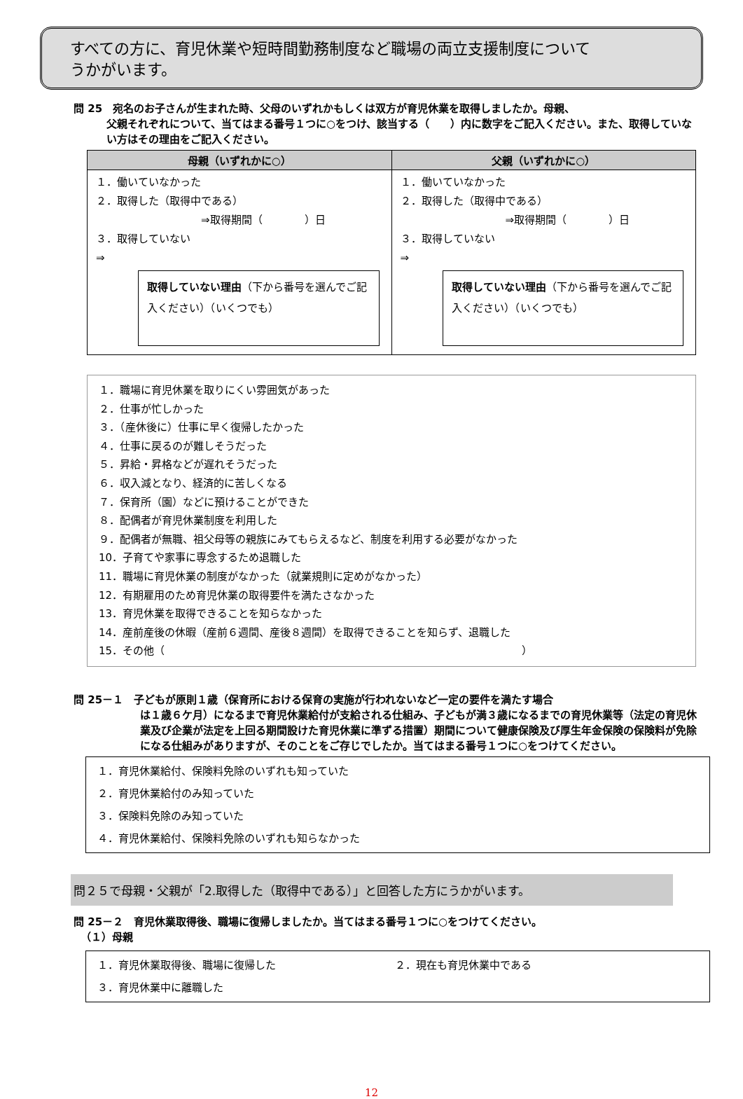すべての方に、育児休業や短時間勤務制度など職場の両立支援制度について
うかがいます。
問 25　宛名のお子さんが生まれた時、父母のいずれかもしくは双方が育児休業を取得しましたか。母親、
父親それぞれについて、当てはまる番号１つに○をつけ、該当する（　　）内に数字をご記入ください。また、取得していない方はその理由をご記入ください。
| 母親（いずれかに○） | 父親（いずれかに○） |
| --- | --- |
| １．働いていなかった ２．取得した（取得中である） ⇒取得期間（ ）日 ３．取得していない ⇒ 取得していない理由 （下から番号を選んでご記入ください）（いくつでも） | １．働いていなかった ２．取得した（取得中である） ⇒取得期間（ ）日 ３．取得していない ⇒ 取得していない理由 （下から番号を選んでご記入ください）（いくつでも） |
１．職場に育児休業を取りにくい雰囲気があった
２．仕事が忙しかった
３．（産休後に）仕事に早く復帰したかった
４．仕事に戻るのが難しそうだった
５．昇給・昇格などが遅れそうだった
６．収入減となり、経済的に苦しくなる
７．保育所（園）などに預けることができた
８．配偶者が育児休業制度を利用した
９．配偶者が無職、祖父母等の親族にみてもらえるなど、制度を利用する必要がなかった
10．子育てや家事に専念するため退職した
11．職場に育児休業の制度がなかった（就業規則に定めがなかった）
12．有期雇用のため育児休業の取得要件を満たさなかった
13．育児休業を取得できることを知らなかった
14．産前産後の休暇（産前６週間、産後８週間）を取得できることを知らず、退職した
15．その他（　　　　　　　　　　　　　　　　　　　　　　　　　　　　　　　　　　）
問 25－１　子どもが原則１歳（保育所における保育の実施が行われないなど一定の要件を満たす場合
は１歳６ケ月）になるまで育児休業給付が支給される仕組み、子どもが満３歳になるまでの育児休業等（法定の育児休業及び企業が法定を上回る期間設けた育児休業に準ずる措置）期間について健康保険及び厚生年金保険の保険料が免除になる仕組みがありますが、そのことをご存じでしたか。当てはまる番号１つに○をつけてください。
１．育児休業給付、保険料免除のいずれも知っていた
２．育児休業給付のみ知っていた
３．保険料免除のみ知っていた
４．育児休業給付、保険料免除のいずれも知らなかった
問２５で母親・父親が「2.取得した（取得中である）」と回答した方にうかがいます。
問 25－２　育児休業取得後、職場に復帰しましたか。当てはまる番号１つに○をつけてください。
（１）母親
１．育児休業取得後、職場に復帰した ２．現在も育児休業中である
３．育児休業中に離職した
12